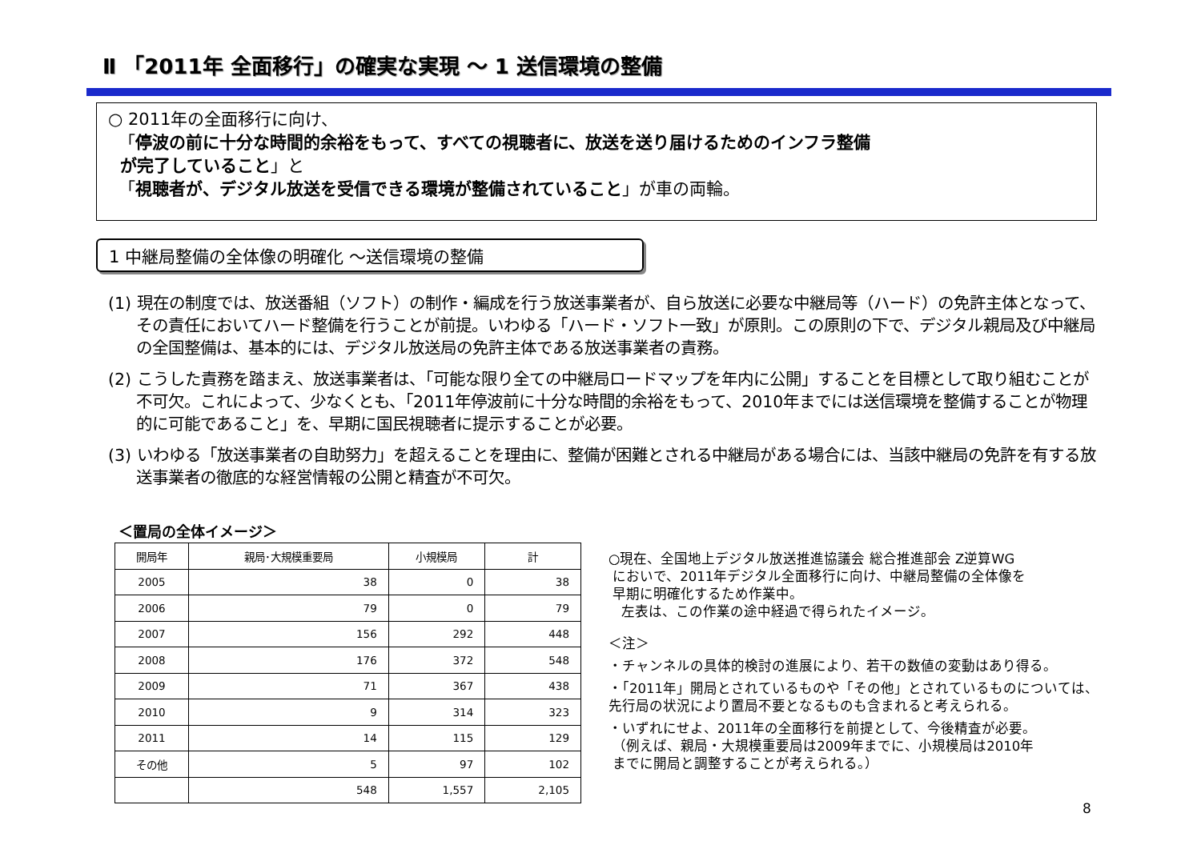Ⅱ 「2011年 全面移行」の確実な実現 ～ 1 送信環境の整備
○ 2011年の全面移行に向け、
「停波の前に十分な時間的余裕をもって、すべての視聴者に、放送を送り届けるためのインフラ整備
が完了していること」と
「視聴者が、デジタル放送を受信できる環境が整備されていること」が車の両輪。
1 中継局整備の全体像の明確化 ～送信環境の整備
(1) 現在の制度では、放送番組（ソフト）の制作・編成を行う放送事業者が、自ら放送に必要な中継局等（ハード）の免許主体となって、その責任においてハード整備を行うことが前提。いわゆる「ハード・ソフト一致」が原則。この原則の下で、デジタル親局及び中継局の全国整備は、基本的には、デジタル放送局の免許主体である放送事業者の責務。
(2) こうした責務を踏まえ、放送事業者は、「可能な限り全ての中継局ロードマップを年内に公開」することを目標として取り組むことが不可欠。これによって、少なくとも、「2011年停波前に十分な時間的余裕をもって、2010年までには送信環境を整備することが物理的に可能であること」を、早期に国民視聴者に提示することが必要。
(3) いわゆる「放送事業者の自助努力」を超えることを理由に、整備が困難とされる中継局がある場合には、当該中継局の免許を有する放送事業者の徹底的な経営情報の公開と精査が不可欠。
＜置局の全体イメージ＞
| 開局年 | 親局･大規模重要局 | 小規模局 | 計 |
| --- | --- | --- | --- |
| 2005 | 38 | 0 | 38 |
| 2006 | 79 | 0 | 79 |
| 2007 | 156 | 292 | 448 |
| 2008 | 176 | 372 | 548 |
| 2009 | 71 | 367 | 438 |
| 2010 | 9 | 314 | 323 |
| 2011 | 14 | 115 | 129 |
| その他 | 5 | 97 | 102 |
| | 548 | 1,557 | 2,105 |
○現在、全国地上デジタル放送推進協議会 総合推進部会 Z逆算WG
においで、2011年デジタル全面移行に向け、中継局整備の全体像を
早期に明確化するため作業中。
左表は、この作業の途中経過で得られたイメージ。
＜注＞
・チャンネルの具体的検討の進展により、若干の数値の変動はあり得る。
・「2011年」開局とされているものや「その他」とされているものについては、先行局の状況により置局不要となるものも含まれると考えられる。
・いずれにせよ、2011年の全面移行を前提として、今後精査が必要。
（例えば、親局・大規模重要局は2009年までに、小規模局は2010年
までに開局と調整することが考えられる。）
8